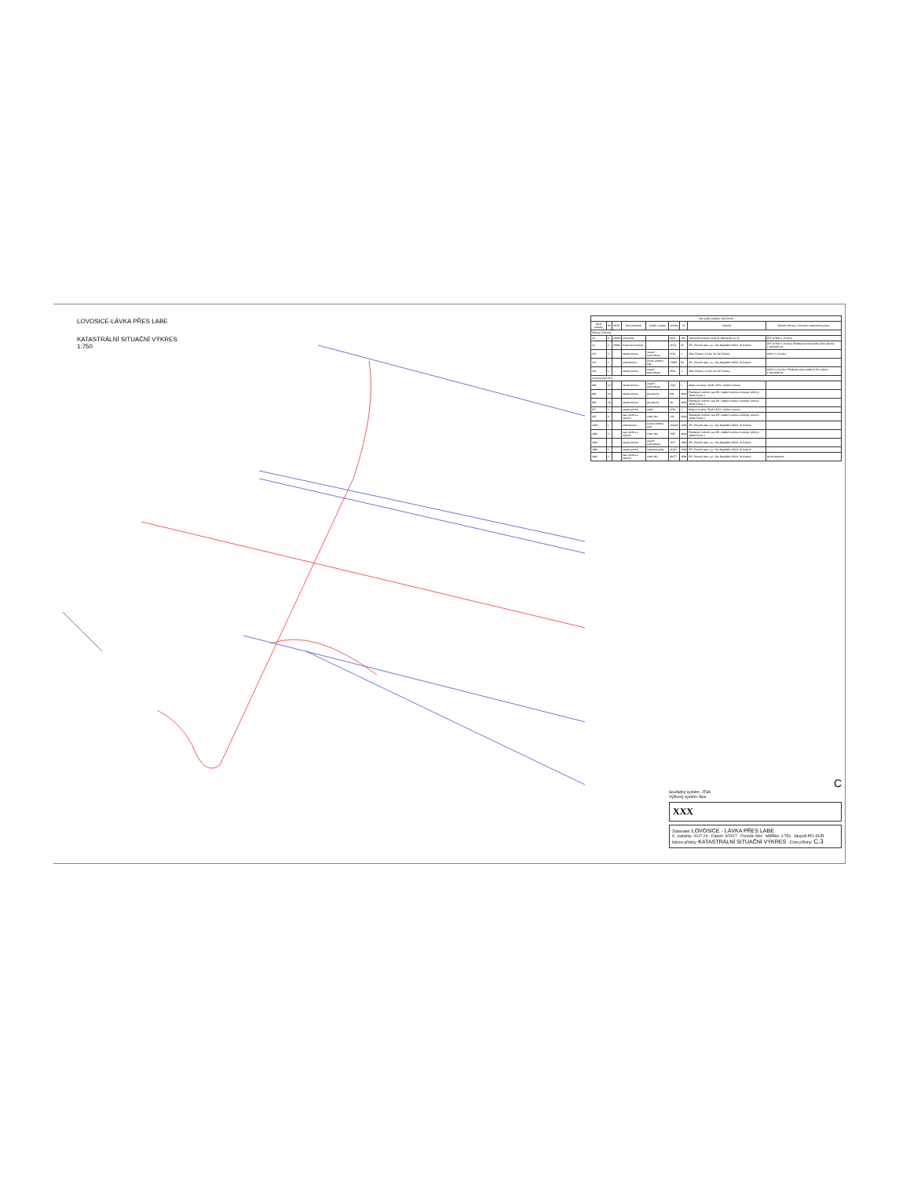LOVOSICE-LÁVKA PŘES LABE
KATASTRÁLNÍ SITUAČNÍ VÝKRES
1:750
| Stav podle katastru nemovitostí | | | | | | | | |
| --- | --- | --- | --- | --- | --- | --- | --- | --- |
| Číslo parcely | Díl | BPEJ | Druh pozemku | Využití / stavba | Výměra | LV | Vlastník | Způsob ochrany / Omezení vlastnického práva |
| Píšťany [794333] | | | | | | | | |
| 30 | 9 | 15600 | orná půda | | 5874 | 306 | Zikmundová Marie, 4120 01 Mlékojedy č.p.76 | ZPF, CHKO II.-IV.zóna |
| 32 | 2 | 15600 | trvalý travní porost | | 16711 | 56 | ČR, Povodí Labe, s.p., Víta Nejedlého 951/8, Hr.Králové | ZPF, CHKO II.-IV.zóna; Předkupní právo podle § 101 zákona č.183/2006 Sb. |
| 274 | 3 | | ostatní plocha | ostatní komunikace | 4743 | 1 | obec Píšťany, č.p.64, 411 01 Píšťany | CHKO II.-IV.zóna |
| 274 | 1 | | vodní plocha | koryto vodního toku | 73585 | 56 | ČR, Povodí Labe, s.p., Víta Nejedlého 951/8, Hr.Králové | |
| 318 | 1 | | ostatní plocha | ostatní komunikace | 5503 | 1 | obec Píšťany, č.p.64, 411 01 Píšťany | CHKO II.-IV.zóna; Předkupní právo podle § 101 zákona č.183/2006 Sb. |
| Lovosice [687707] | | | | | | | | |
| 868 | 33 | | ostatní plocha | ostatní komunikace | 1316 | 1 | Město Lovosice, Školní 407/2, 41002 Lovosice | |
| 868 | 34 | | ostatní plocha | jiná plocha | 641 | 4629 | Ředitelství vodních cest ČR, nábřeží Ludvíka Svobody 1222/12, 11000 Praha 1 | |
| 869 | 36 | | ostatní plocha | jiná plocha | 44 | 4629 | Ředitelství vodních cest ČR, nábřeží Ludvíka Svobody 1222/12, 11000 Praha 1 | |
| 977 | 1 | | ostatní plocha | zeleň | 4791 | 1 | Město Lovosice, Školní 407/2, 41002 Lovosice | |
| 978 | 3 | | zast. plocha a nádvoří | vodní dílo | 133 | 4629 | Ředitelství vodních cest ČR, nábřeží Ludvíka Svobody 1222/12, 11000 Praha 1 | |
| 1686 | 1 | | vodní plocha | koryto vodního toku | 161624 | 1686 | ČR, Povodí Labe, s.p., Víta Nejedlého 951/8, Hr.Králové | |
| 2954 | 3 | | zast. plocha a nádvoří | vodní dílo | 7857 | 4629 | Ředitelství vodních cest ČR, nábřeží Ludvíka Svobody 1222/12, 11000 Praha 1 | |
| 2958 | | | ostatní plocha | ostatní komunikace | 1077 | 1686 | ČR, Povodí Labe, s.p., Víta Nejedlého 951/8, Hr.Králové | |
| 2960 | 1 | | ostatní plocha | neplodná půda | 11303 | 1686 | ČR, Povodí Labe, s.p., Víta Nejedlého 951/8, Hr.Králové | |
| 2962 | 1 | | zast. plocha a nádvoří | vodní dílo | 98377 | 1686 | ČR, Povodí Labe, s.p., Víta Nejedlého 951/8, Hr.Králové | věcné břemeno |
C
Souřadný systém: JTSK
Výškový systém: Bpv.
XXX
Zadavatel: LOVOSICE - LÁVKA PŘES LABE
Č. zakázky: 2017-24 · Datum: 9/2017 · Formát: 8A4 · Měřítko: 1:750 · Stupeň PD: DÚR
Název přílohy: KATASTRÁLNÍ SITUAČNÍ VÝKRES · Číslo přílohy: C.3